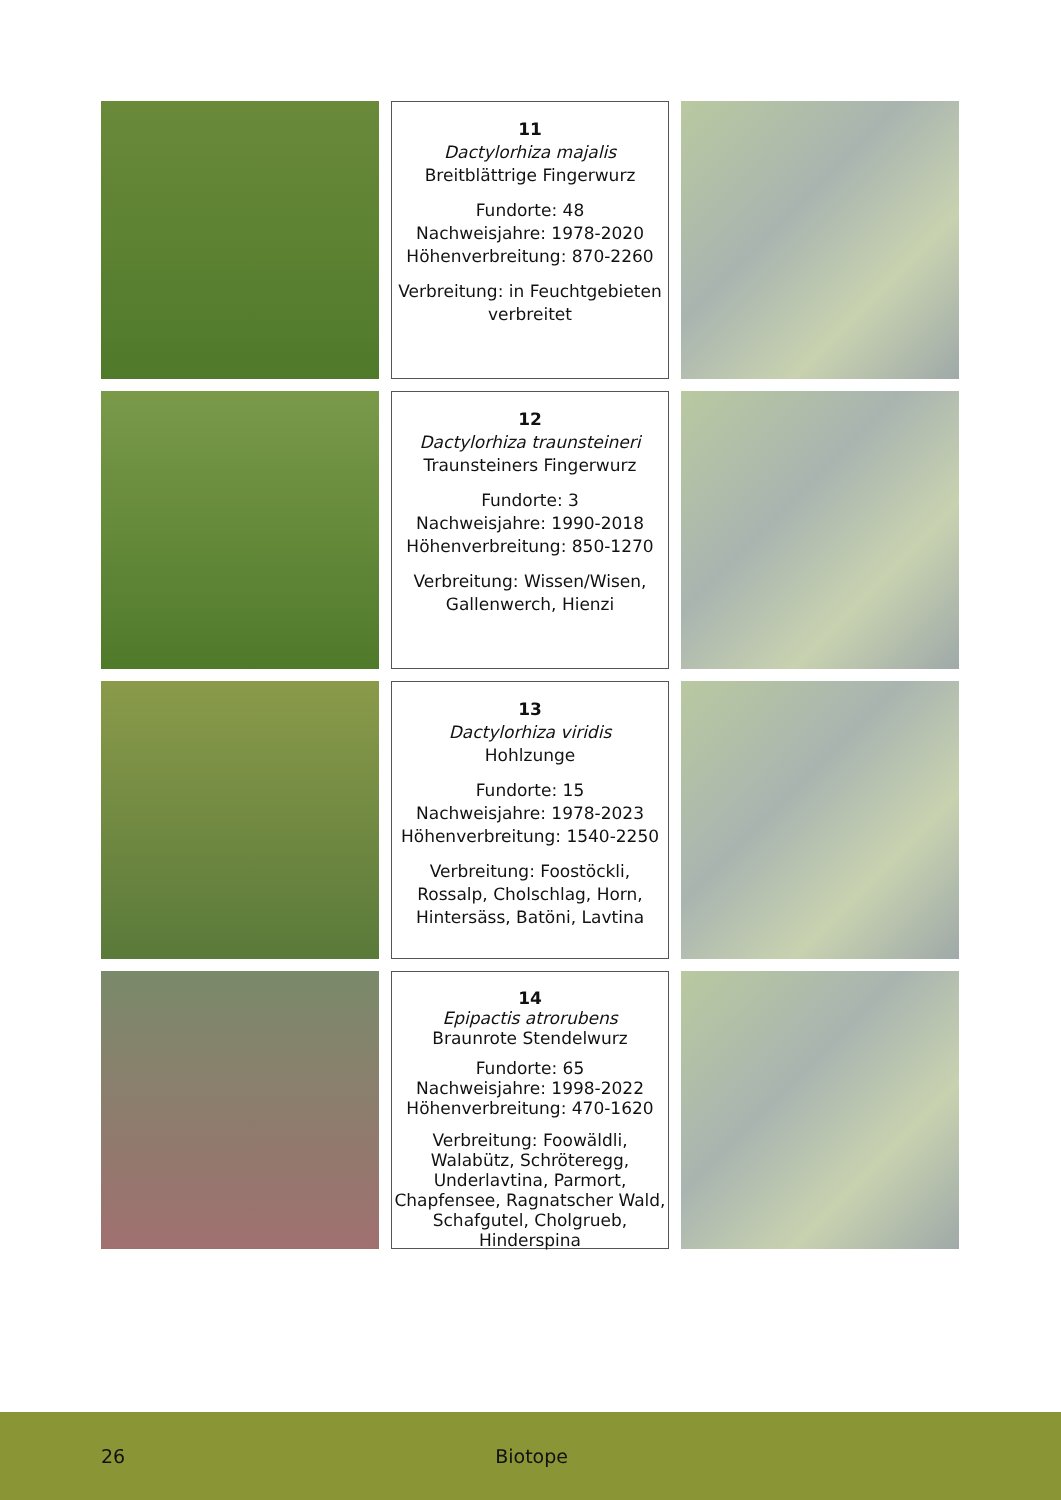11
Dactylorhiza majalis
Breitblättrige Fingerwurz
Fundorte: 48
Nachweisjahre: 1978-2020
Höhenverbreitung: 870-2260
Verbreitung: in Feuchtgebieten verbreitet
12
Dactylorhiza traunsteineri
Traunsteiners Fingerwurz
Fundorte: 3
Nachweisjahre: 1990-2018
Höhenverbreitung: 850-1270
Verbreitung: Wissen/Wisen, Gallenwerch, Hienzi
13
Dactylorhiza viridis
Hohlzunge
Fundorte: 15
Nachweisjahre: 1978-2023
Höhenverbreitung: 1540-2250
Verbreitung: Foostöckli, Rossalp, Cholschlag, Horn, Hintersäss, Batöni, Lavtina
14
Epipactis atrorubens
Braunrote Stendelwurz
Fundorte: 65
Nachweisjahre: 1998-2022
Höhenverbreitung: 470-1620
Verbreitung: Foowäldli, Walabütz, Schröteregg, Underlavtina, Parmort, Chapfensee, Ragnatscher Wald, Schafgutel, Cholgrueb, Hinderspina
26 Biotope